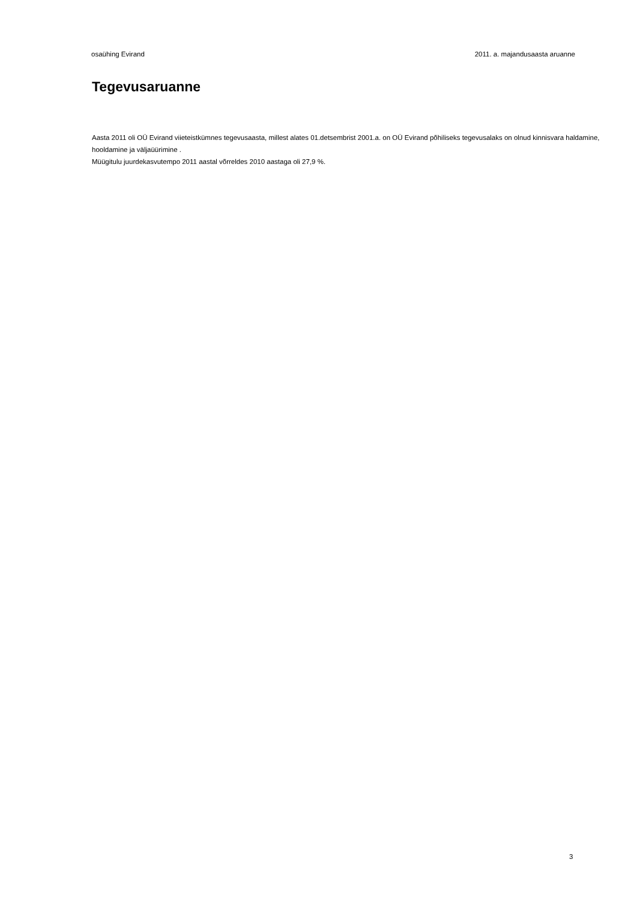osaühing Evirand 2011. a. majandusaasta aruanne
Tegevusaruanne
Aasta 2011 oli OÜ Evirand viieteistkümnes tegevusaasta, millest alates 01.detsembrist 2001.a. on OÜ Evirand põhiliseks tegevusalaks on olnud kinnisvara haldamine, hooldamine ja väljaüürimine .
Müügitulu juurdekasvutempo 2011 aastal võrreldes 2010 aastaga oli 27,9 %.
3